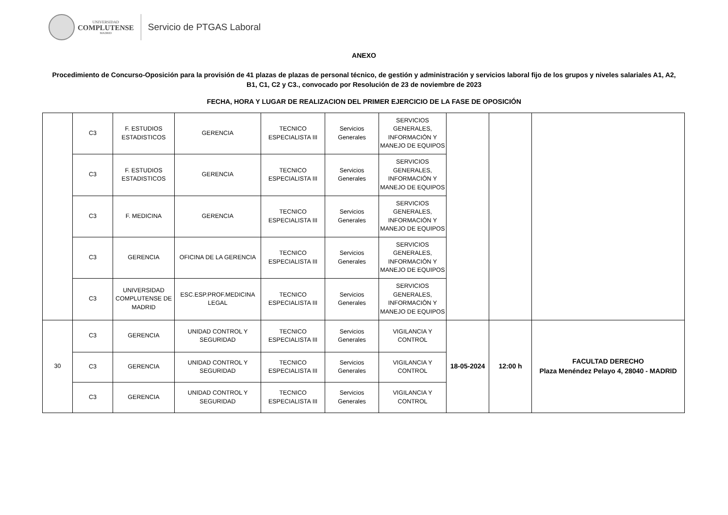UNIVERSIDAD
COMPLUTENSE
MADRID
Servicio de PTGAS Laboral
ANEXO
Procedimiento de Concurso-Oposición para la provisión de 41 plazas de plazas de personal técnico, de gestión y administración y servicios laboral fijo de los grupos y niveles salariales A1, A2, B1, C1, C2 y C3., convocado por Resolución de 23 de noviembre de 2023
FECHA, HORA Y LUGAR DE REALIZACION DEL PRIMER EJERCICIO DE LA FASE DE OPOSICIÓN
| | C3 | F. ESTUDIOS ESTADISTICOS | GERENCIA | TECNICO ESPECIALISTA III | Servicios Generales | SERVICIOS GENERALES, INFORMACIÓN Y MANEJO DE EQUIPOS | | | |
| | C3 | F. ESTUDIOS ESTADISTICOS | GERENCIA | TECNICO ESPECIALISTA III | Servicios Generales | SERVICIOS GENERALES, INFORMACIÓN Y MANEJO DE EQUIPOS | | | |
| | C3 | F. MEDICINA | GERENCIA | TECNICO ESPECIALISTA III | Servicios Generales | SERVICIOS GENERALES, INFORMACIÓN Y MANEJO DE EQUIPOS | | | |
| | C3 | GERENCIA | OFICINA DE LA GERENCIA | TECNICO ESPECIALISTA III | Servicios Generales | SERVICIOS GENERALES, INFORMACIÓN Y MANEJO DE EQUIPOS | | | |
| | C3 | UNIVERSIDAD COMPLUTENSE DE MADRID | ESC.ESP.PROF.MEDICINA LEGAL | TECNICO ESPECIALISTA III | Servicios Generales | SERVICIOS GENERALES, INFORMACIÓN Y MANEJO DE EQUIPOS | | | |
| 30 | C3 | GERENCIA | UNIDAD CONTROL Y SEGURIDAD | TECNICO ESPECIALISTA III | Servicios Generales | VIGILANCIA Y CONTROL | 18-05-2024 | 12:00 h | FACULTAD DERECHO Plaza Menéndez Pelayo 4, 28040 - MADRID |
| | C3 | GERENCIA | UNIDAD CONTROL Y SEGURIDAD | TECNICO ESPECIALISTA III | Servicios Generales | VIGILANCIA Y CONTROL | | | |
| | C3 | GERENCIA | UNIDAD CONTROL Y SEGURIDAD | TECNICO ESPECIALISTA III | Servicios Generales | VIGILANCIA Y CONTROL | | | |